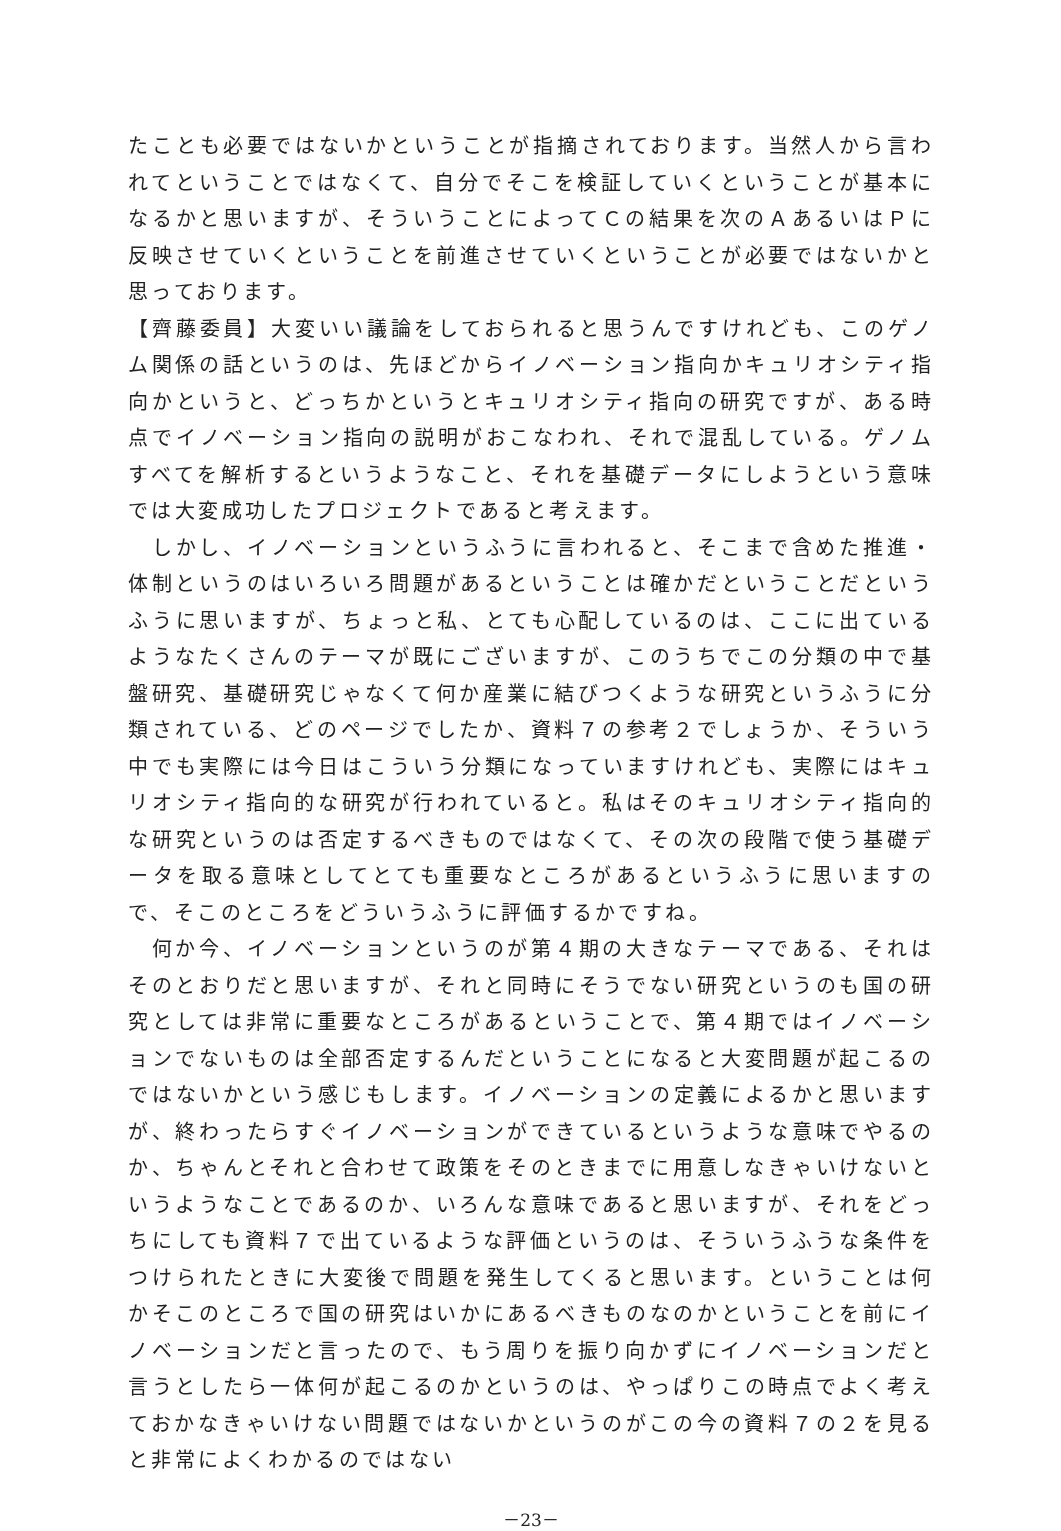たことも必要ではないかということが指摘されております。当然人から言われてということではなくて、自分でそこを検証していくということが基本になるかと思いますが、そういうことによってＣの結果を次のＡあるいはＰに反映させていくということを前進させていくということが必要ではないかと思っております。
【齊藤委員】大変いい議論をしておられると思うんですけれども、このゲノム関係の話というのは、先ほどからイノベーション指向かキュリオシティ指向かというと、どっちかというとキュリオシティ指向の研究ですが、ある時点でイノベーション指向の説明がおこなわれ、それで混乱している。ゲノムすべてを解析するというようなこと、それを基礎データにしようという意味では大変成功したプロジェクトであると考えます。
　しかし、イノベーションというふうに言われると、そこまで含めた推進・体制というのはいろいろ問題があるということは確かだということだというふうに思いますが、ちょっと私、とても心配しているのは、ここに出ているようなたくさんのテーマが既にございますが、このうちでこの分類の中で基盤研究、基礎研究じゃなくて何か産業に結びつくような研究というふうに分類されている、どのページでしたか、資料７の参考２でしょうか、そういう中でも実際には今日はこういう分類になっていますけれども、実際にはキュリオシティ指向的な研究が行われていると。私はそのキュリオシティ指向的な研究というのは否定するべきものではなくて、その次の段階で使う基礎データを取る意味としてとても重要なところがあるというふうに思いますので、そこのところをどういうふうに評価するかですね。
　何か今、イノベーションというのが第４期の大きなテーマである、それはそのとおりだと思いますが、それと同時にそうでない研究というのも国の研究としては非常に重要なところがあるということで、第４期ではイノベーションでないものは全部否定するんだということになると大変問題が起こるのではないかという感じもします。イノベーションの定義によるかと思いますが、終わったらすぐイノベーションができているというような意味でやるのか、ちゃんとそれと合わせて政策をそのときまでに用意しなきゃいけないというようなことであるのか、いろんな意味であると思いますが、それをどっちにしても資料７で出ているような評価というのは、そういうふうな条件をつけられたときに大変後で問題を発生してくると思います。ということは何かそこのところで国の研究はいかにあるべきものなのかということを前にイノベーションだと言ったので、もう周りを振り向かずにイノベーションだと言うとしたら一体何が起こるのかというのは、やっぱりこの時点でよく考えておかなきゃいけない問題ではないかというのがこの今の資料７の２を見ると非常によくわかるのではない
－23－